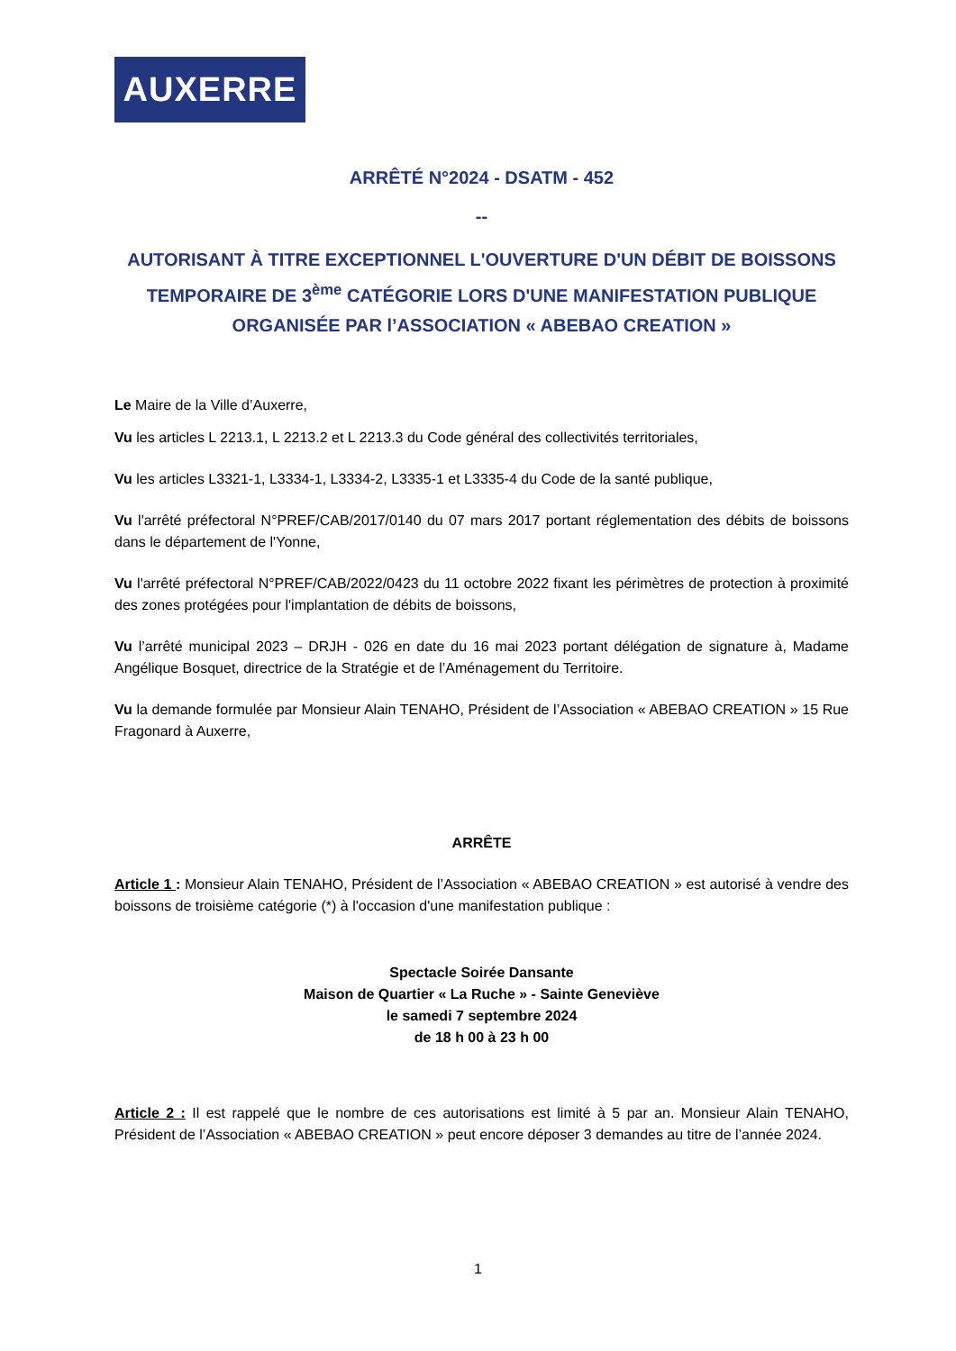AUXERRE
ARRÊTÉ N°2024 - DSATM - 452
--
AUTORISANT À TITRE EXCEPTIONNEL L'OUVERTURE D'UN DÉBIT DE BOISSONS TEMPORAIRE DE 3<sup>ème</sup> CATÉGORIE LORS D'UNE MANIFESTATION PUBLIQUE ORGANISÉE PAR l’ASSOCIATION « ABEBAO CREATION »
Le Maire de la Ville d’Auxerre,
Vu les articles L 2213.1, L 2213.2 et L 2213.3 du Code général des collectivités territoriales,
Vu les articles L3321-1, L3334-1, L3334-2, L3335-1 et L3335-4 du Code de la santé publique,
Vu l'arrêté préfectoral N°PREF/CAB/2017/0140 du 07 mars 2017 portant réglementation des débits de boissons dans le département de l'Yonne,
Vu l'arrêté préfectoral N°PREF/CAB/2022/0423 du 11 octobre 2022 fixant les périmètres de protection à proximité des zones protégées pour l'implantation de débits de boissons,
Vu l’arrêté municipal 2023 – DRJH - 026 en date du 16 mai 2023 portant délégation de signature à, Madame Angélique Bosquet, directrice de la Stratégie et de l’Aménagement du Territoire.
Vu la demande formulée par Monsieur Alain TENAHO, Président de l’Association « ABEBAO CREATION » 15 Rue Fragonard à Auxerre,
ARRÊTE
Article 1 : Monsieur Alain TENAHO, Président de l’Association « ABEBAO CREATION » est autorisé à vendre des boissons de troisième catégorie (*) à l'occasion d'une manifestation publique :
Spectacle Soirée Dansante
Maison de Quartier « La Ruche » - Sainte Geneviève
le samedi 7 septembre 2024
de 18 h 00 à 23 h 00
Article 2 : Il est rappelé que le nombre de ces autorisations est limité à 5 par an. Monsieur Alain TENAHO, Président de l’Association « ABEBAO CREATION » peut encore déposer 3 demandes au titre de l’année 2024.
1